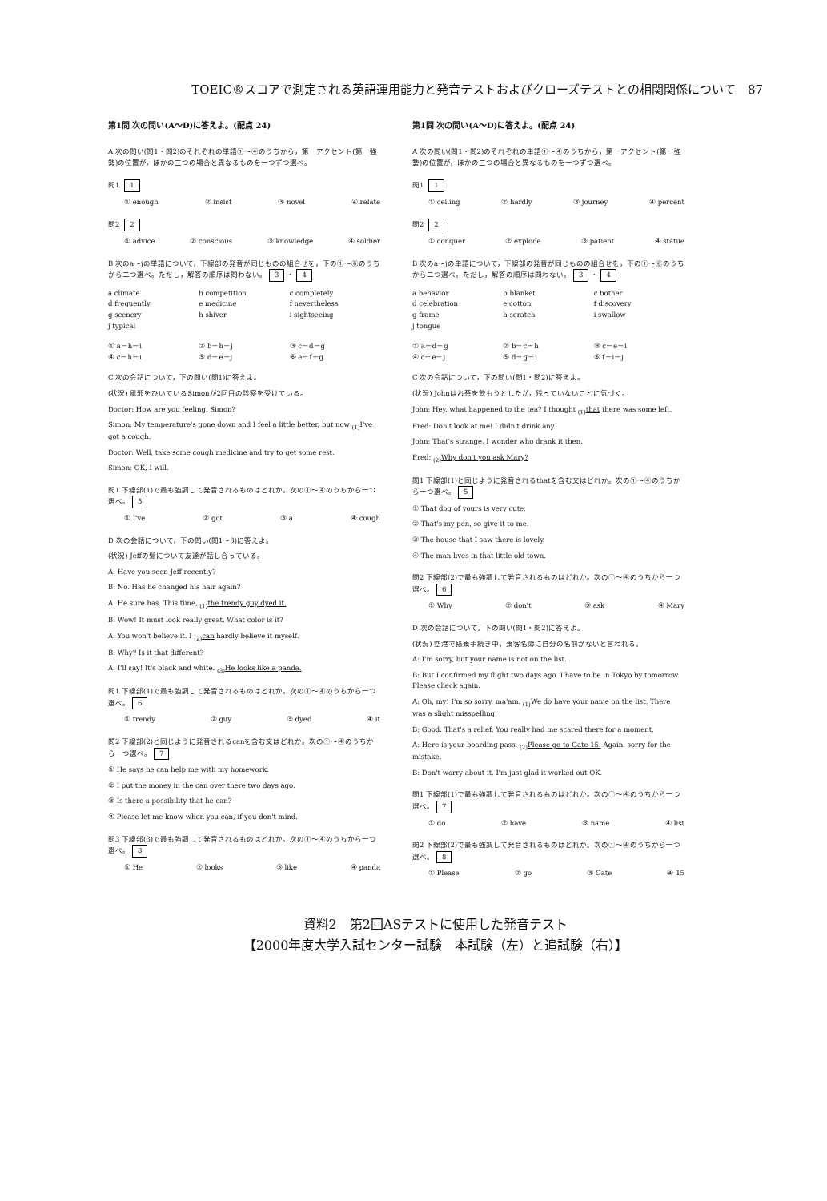TOEIC®スコアで測定される英語運用能力と発音テストおよびクローズテストとの相関関係について　87
第1問 次の問い(A～D)に答えよ。(配点 24)
A 次の問い(問1・問2)のそれぞれの単語①～④のうちから，第一アクセント(第一強勢)の位置が，ほかの三つの場合と異なるものを一つずつ選べ。
問1 1
① enough ② insist ③ novel ④ relate
問2 2
① advice ② conscious ③ knowledge ④ soldier
B 次のa～jの単語について，下線部の発音が同じものの組合せを，下の①～⑥のうちから二つ選べ。ただし，解答の順序は問わない。 3 ・ 4
a climate b competition c completely d frequently e medicine f nevertheless g scenery h shiver i sightseeing j typical
① a－h－i ② b－h－j ③ c－d－g ④ c－h－i ⑤ d－e－j ⑥ e－f－g
C 次の会話について，下の問い(問1)に答えよ。
(状況) 風邪をひいているSimonが2回目の診察を受けている。
Doctor: How are you feeling, Simon?
Simon: My temperature's gone down and I feel a little better, but now <sub>(1)</sub>I've got a cough.
Doctor: Well, take some cough medicine and try to get some rest.
Simon: OK, I will.
問1 下線部(1)で最も強調して発音されるものはどれか。次の①～④のうちから一つ選べ。 5
① I've ② got ③ a ④ cough
D 次の会話について，下の問い(問1～3)に答えよ。
(状況) Jeffの髪について友達が話し合っている。
A: Have you seen Jeff recently?
B: No. Has he changed his hair again?
A: He sure has. This time, <sub>(1)</sub>the trendy guy dyed it.
B: Wow! It must look really great. What color is it?
A: You won't believe it. I <sub>(2)</sub>can hardly believe it myself.
B: Why? Is it that different?
A: I'll say! It's black and white. <sub>(3)</sub>He looks like a panda.
問1 下線部(1)で最も強調して発音されるものはどれか。次の①～④のうちから一つ選べ。 6
① trendy ② guy ③ dyed ④ it
問2 下線部(2)と同じように発音されるcanを含む文はどれか。次の①～④のうちから一つ選べ。 7
① He says he can help me with my homework.
② I put the money in the can over there two days ago.
③ Is there a possibility that he can?
④ Please let me know when you can, if you don't mind.
問3 下線部(3)で最も強調して発音されるものはどれか。次の①～④のうちから一つ選べ。 8
① He ② looks ③ like ④ panda
第1問 次の問い(A～D)に答えよ。(配点 24)
A 次の問い(問1・問2)のそれぞれの単語①～④のうちから，第一アクセント(第一強勢)の位置が，ほかの三つの場合と異なるものを一つずつ選べ。
問1 1
① ceiling ② hardly ③ journey ④ percent
問2 2
① conquer ② explode ③ patient ④ statue
B 次のa～jの単語について，下線部の発音が同じものの組合せを，下の①～⑥のうちから二つ選べ。ただし，解答の順序は問わない。 3 ・ 4
a behavior b blanket c bother d celebration e cotton f discovery g frame h scratch i swallow j tongue
① a－d－g ② b－c－h ③ c－e－i ④ c－e－j ⑤ d－g－i ⑥ f－i－j
C 次の会話について，下の問い(問1・問2)に答えよ。
(状況) Johnはお茶を飲もうとしたが，残っていないことに気づく。
John: Hey, what happened to the tea? I thought <sub>(1)</sub>that there was some left.
Fred: Don't look at me! I didn't drink any.
John: That's strange. I wonder who drank it then.
Fred: <sub>(2)</sub>Why don't you ask Mary?
問1 下線部(1)と同じように発音されるthatを含む文はどれか。次の①～④のうちから一つ選べ。 5
① That dog of yours is very cute.
② That's my pen, so give it to me.
③ The house that I saw there is lovely.
④ The man lives in that little old town.
問2 下線部(2)で最も強調して発音されるものはどれか。次の①～④のうちから一つ選べ。 6
① Why ② don't ③ ask ④ Mary
D 次の会話について，下の問い(問1・問2)に答えよ。
(状況) 空港で搭乗手続き中，乗客名簿に自分の名前がないと言われる。
A: I'm sorry, but your name is not on the list.
B: But I confirmed my flight two days ago. I have to be in Tokyo by tomorrow. Please check again.
A: Oh, my! I'm so sorry, ma'am. <sub>(1)</sub>We do have your name on the list. There was a slight misspelling.
B: Good. That's a relief. You really had me scared there for a moment.
A: Here is your boarding pass. <sub>(2)</sub>Please go to Gate 15. Again, sorry for the mistake.
B: Don't worry about it. I'm just glad it worked out OK.
問1 下線部(1)で最も強調して発音されるものはどれか。次の①～④のうちから一つ選べ。 7
① do ② have ③ name ④ list
問2 下線部(2)で最も強調して発音されるものはどれか。次の①～④のうちから一つ選べ。 8
① Please ② go ③ Gate ④ 15
資料2　第2回ASテストに使用した発音テスト
【2000年度大学入試センター試験　本試験（左）と追試験（右）】